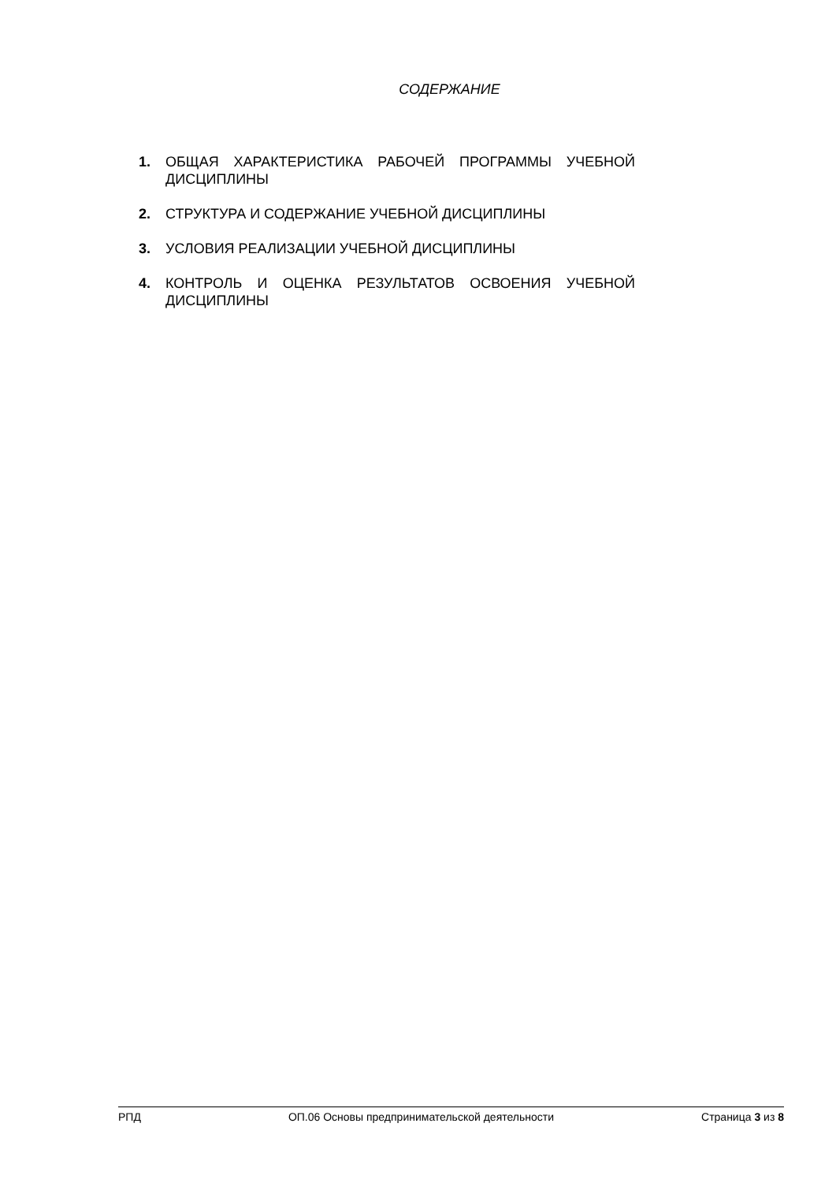СОДЕРЖАНИЕ
1. ОБЩАЯ ХАРАКТЕРИСТИКА РАБОЧЕЙ ПРОГРАММЫ УЧЕБНОЙ ДИСЦИПЛИНЫ
2. СТРУКТУРА И СОДЕРЖАНИЕ УЧЕБНОЙ ДИСЦИПЛИНЫ
3. УСЛОВИЯ РЕАЛИЗАЦИИ УЧЕБНОЙ ДИСЦИПЛИНЫ
4. КОНТРОЛЬ И ОЦЕНКА РЕЗУЛЬТАТОВ ОСВОЕНИЯ УЧЕБНОЙ ДИСЦИПЛИНЫ
РПД ОП.06 Основы предпринимательской деятельности Страница 3 из 8